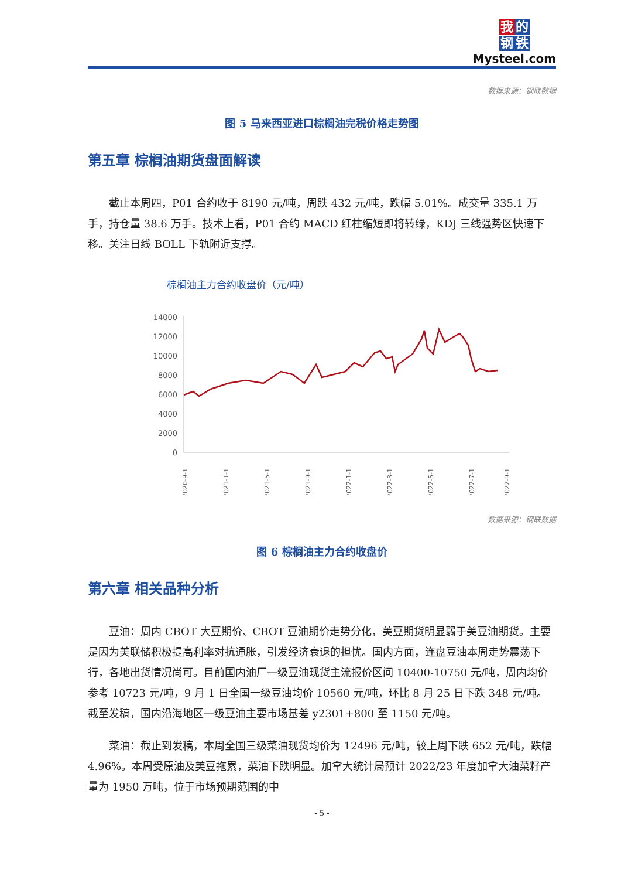我 的 钢 铁
Mysteel.com
数据来源：钢联数据
图 5 马来西亚进口棕榈油完税价格走势图
第五章 棕榈油期货盘面解读
截止本周四，P01 合约收于 8190 元/吨，周跌 432 元/吨，跌幅 5.01%。成交量 335.1 万手，持仓量 38.6 万手。技术上看，P01 合约 MACD 红柱缩短即将转绿，KDJ 三线强势区快速下移。关注日线 BOLL 下轨附近支撑。
棕榈油主力合约收盘价（元/吨）
14000
12000
10000
8000
6000
4000
2000
0
2020-9-1
2021-1-1
2021-5-1
2021-9-1
2022-1-1
2022-3-1
2022-5-1
2022-7-1
2022-9-1
数据来源：钢联数据
图 6 棕榈油主力合约收盘价
第六章 相关品种分析
豆油：周内 CBOT 大豆期价、CBOT 豆油期价走势分化，美豆期货明显弱于美豆油期货。主要是因为美联储积极提高利率对抗通胀，引发经济衰退的担忧。国内方面，连盘豆油本周走势震荡下行，各地出货情况尚可。目前国内油厂一级豆油现货主流报价区间 10400-10750 元/吨，周内均价参考 10723 元/吨，9 月 1 日全国一级豆油均价 10560 元/吨，环比 8 月 25 日下跌 348 元/吨。截至发稿，国内沿海地区一级豆油主要市场基差 y2301+800 至 1150 元/吨。
菜油：截止到发稿，本周全国三级菜油现货均价为 12496 元/吨，较上周下跌 652 元/吨，跌幅 4.96%。本周受原油及美豆拖累，菜油下跌明显。加拿大统计局预计 2022/23 年度加拿大油菜籽产量为 1950 万吨，位于市场预期范围的中
- 5 -